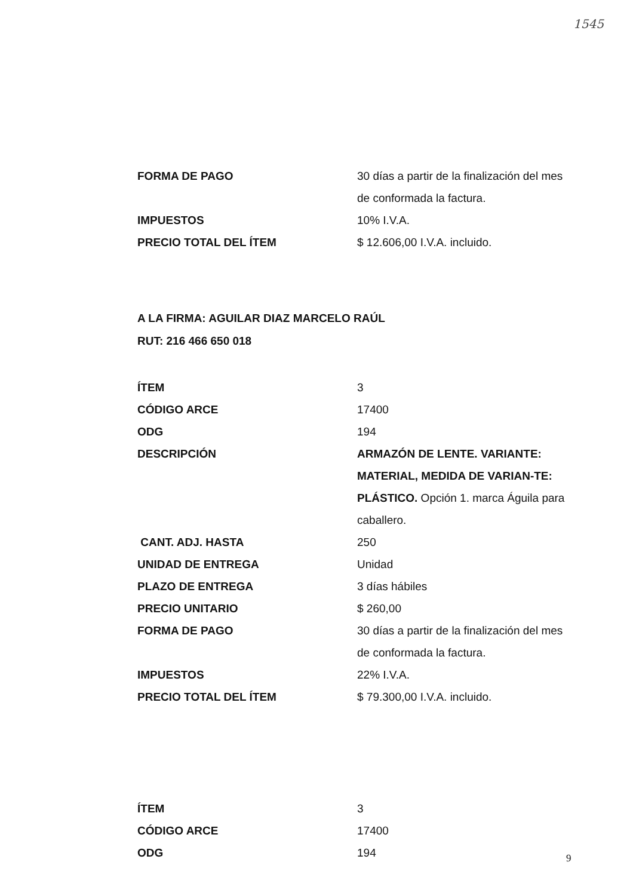1545
| FORMA DE PAGO | 30 días a partir de la finalización del mes de conformada la factura. |
| IMPUESTOS | 10% I.V.A. |
| PRECIO TOTAL DEL ÍTEM | $ 12.606,00 I.V.A. incluido. |
A LA FIRMA: AGUILAR DIAZ MARCELO RAÚL
RUT: 216 466 650 018
| ÍTEM | 3 |
| CÓDIGO ARCE | 17400 |
| ODG | 194 |
| DESCRIPCIÓN | ARMAZÓN DE LENTE. VARIANTE: MATERIAL, MEDIDA DE VARIAN-TE: PLÁSTICO. Opción 1. marca Águila para caballero. |
| CANT. ADJ. HASTA | 250 |
| UNIDAD DE ENTREGA | Unidad |
| PLAZO DE ENTREGA | 3 días hábiles |
| PRECIO UNITARIO | $ 260,00 |
| FORMA DE PAGO | 30 días a partir de la finalización del mes de conformada la factura. |
| IMPUESTOS | 22% I.V.A. |
| PRECIO TOTAL DEL ÍTEM | $ 79.300,00 I.V.A. incluido. |
| ÍTEM | 3 |
| CÓDIGO ARCE | 17400 |
| ODG | 194 |
9